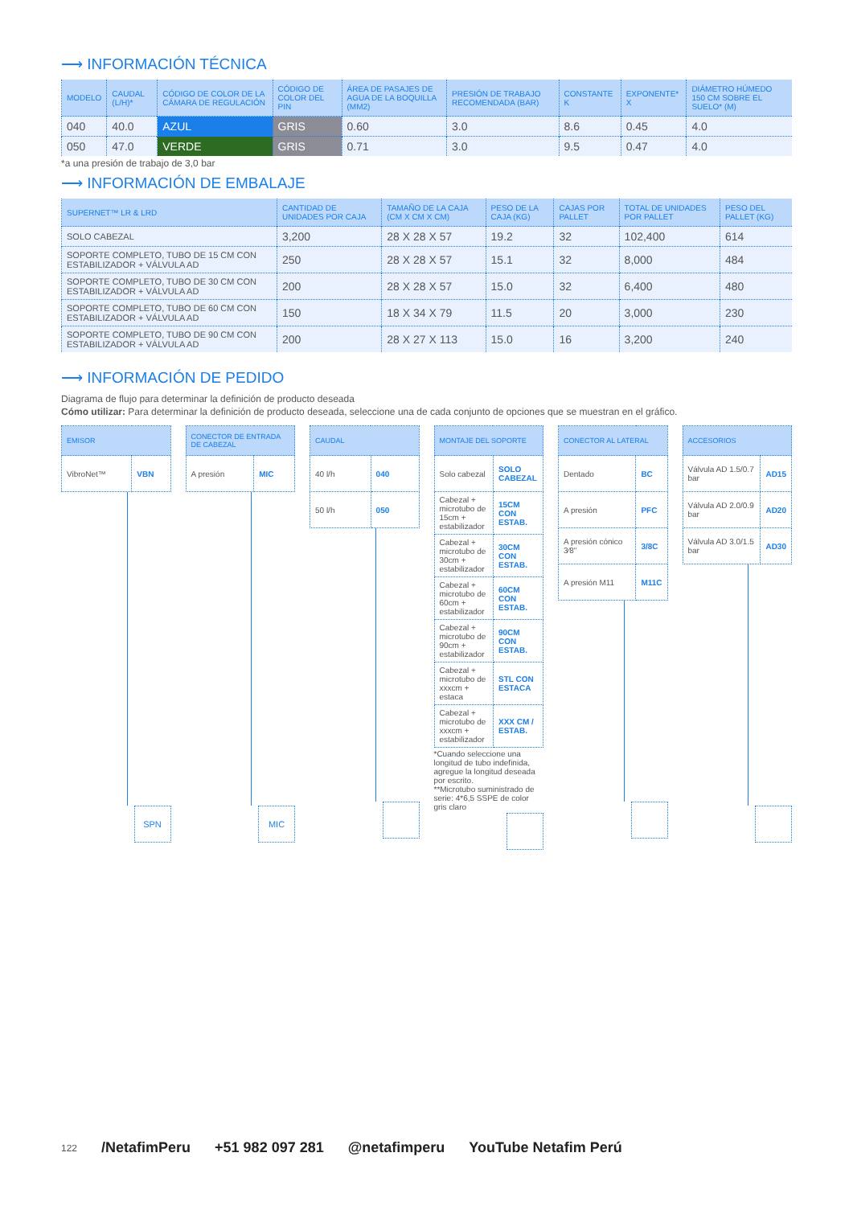⟶ INFORMACIÓN TÉCNICA
| MODELO | CAUDAL (L/H)* | CÓDIGO DE COLOR DE LA CÁMARA DE REGULACIÓN | CÓDIGO DE COLOR DEL PIN | ÁREA DE PASAJES DE AGUA DE LA BOQUILLA (MM2) | PRESIÓN DE TRABAJO RECOMENDADA (BAR) | CONSTANTE K | EXPONENTE* X | DIÁMETRO HÚMEDO 150 CM SOBRE EL SUELO* (M) |
| --- | --- | --- | --- | --- | --- | --- | --- | --- |
| 040 | 40.0 | AZUL | GRIS | 0.60 | 3.0 | 8.6 | 0.45 | 4.0 |
| 050 | 47.0 | VERDE | GRIS | 0.71 | 3.0 | 9.5 | 0.47 | 4.0 |
*a una presión de trabajo de 3,0 bar
⟶ INFORMACIÓN DE EMBALAJE
| SUPERNET™ LR & LRD | CANTIDAD DE UNIDADES POR CAJA | TAMAÑO DE LA CAJA (CM X CM X CM) | PESO DE LA CAJA (KG) | CAJAS POR PALLET | TOTAL DE UNIDADES POR PALLET | PESO DEL PALLET (KG) |
| --- | --- | --- | --- | --- | --- | --- |
| SOLO CABEZAL | 3,200 | 28 X 28 X 57 | 19.2 | 32 | 102,400 | 614 |
| SOPORTE COMPLETO, TUBO DE 15 CM CON ESTABILIZADOR + VÁLVULA AD | 250 | 28 X 28 X 57 | 15.1 | 32 | 8,000 | 484 |
| SOPORTE COMPLETO, TUBO DE 30 CM CON ESTABILIZADOR + VÁLVULA AD | 200 | 28 X 28 X 57 | 15.0 | 32 | 6,400 | 480 |
| SOPORTE COMPLETO, TUBO DE 60 CM CON ESTABILIZADOR + VÁLVULA AD | 150 | 18 X 34 X 79 | 11.5 | 20 | 3,000 | 230 |
| SOPORTE COMPLETO, TUBO DE 90 CM CON ESTABILIZADOR + VÁLVULA AD | 200 | 28 X 27 X 113 | 15.0 | 16 | 3,200 | 240 |
⟶ INFORMACIÓN DE PEDIDO
Diagrama de flujo para determinar la definición de producto deseada
Cómo utilizar: Para determinar la definición de producto deseada, seleccione una de cada conjunto de opciones que se muestran en el gráfico.
| EMISOR | |
| --- | --- |
| VibroNet™ | VBN |
SPN
| CONECTOR DE ENTRADA DE CABEZAL | |
| --- | --- |
| A presión | MIC |
MIC
| CAUDAL | |
| --- | --- |
| 40 l/h | 040 |
| 50 l/h | 050 |
| MONTAJE DEL SOPORTE | |
| --- | --- |
| Solo cabezal | SOLO CABEZAL |
| Cabezal + microtubo de 15cm + estabilizador | 15CM CON ESTAB. |
| Cabezal + microtubo de 30cm + estabilizador | 30CM CON ESTAB. |
| Cabezal + microtubo de 60cm + estabilizador | 60CM CON ESTAB. |
| Cabezal + microtubo de 90cm + estabilizador | 90CM CON ESTAB. |
| Cabezal + microtubo de xxxcm + estaca | STL CON ESTACA |
| Cabezal + microtubo de xxxcm + estabilizador | XXX CM / ESTAB. |
*Cuando seleccione una longitud de tubo indefinida, agregue la longitud deseada por escrito.
**Microtubo suministrado de serie: 4*6,5 SSPE de color gris claro
| CONECTOR AL LATERAL | |
| --- | --- |
| Dentado | BC |
| A presión | PFC |
| A presión cónico 3⁄8" | 3/8C |
| A presión M11 | M11C |
| ACCESORIOS | |
| --- | --- |
| Válvula AD 1.5/0.7 bar | AD15 |
| Válvula AD 2.0/0.9 bar | AD20 |
| Válvula AD 3.0/1.5 bar | AD30 |
122 /NetafimPeru +51 982 097 281 @netafimperu YouTube Netafim Perú